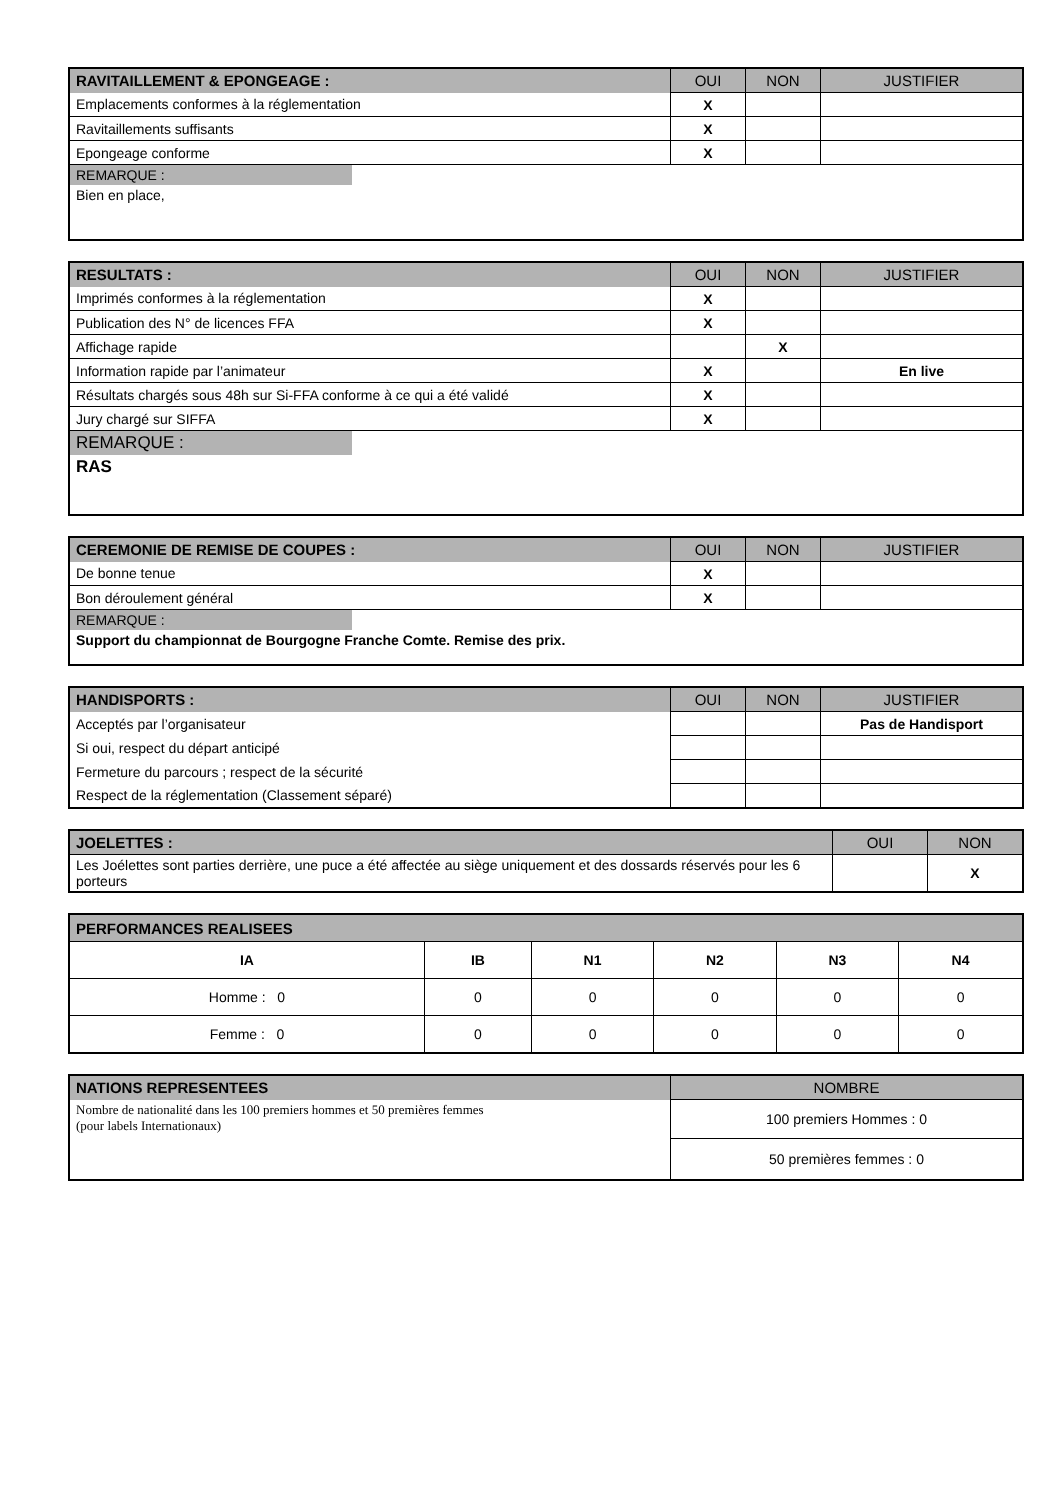| RAVITAILLEMENT & EPONGEAGE : | OUI | NON | JUSTIFIER |
| --- | --- | --- | --- |
| Emplacements conformes à la réglementation | X | | |
| Ravitaillements suffisants | X | | |
| Epongeage conforme | X | | |
| REMARQUE : | | | |
| Bien en place, | | | |
| RESULTATS : | OUI | NON | JUSTIFIER |
| --- | --- | --- | --- |
| Imprimés conformes à la réglementation | X | | |
| Publication des N° de licences FFA | X | | |
| Affichage rapide | | X | |
| Information rapide par l’animateur | X | | En live |
| Résultats chargés sous 48h sur Si-FFA conforme à ce qui a été validé | X | | |
| Jury chargé sur SIFFA | X | | |
| REMARQUE : | | | |
| RAS | | | |
| CEREMONIE DE REMISE DE COUPES : | OUI | NON | JUSTIFIER |
| --- | --- | --- | --- |
| De bonne tenue | X | | |
| Bon déroulement général | X | | |
| REMARQUE : | | | |
| Support du championnat de Bourgogne Franche Comte. Remise des prix. | | | |
| HANDISPORTS : | OUI | NON | JUSTIFIER |
| --- | --- | --- | --- |
| Acceptés par l’organisateur | | | Pas de Handisport |
| Si oui, respect du départ anticipé | | | |
| Fermeture du parcours ; respect de la sécurité | | | |
| Respect de la réglementation (Classement séparé) | | | |
| JOELETTES : | OUI | NON |
| --- | --- | --- |
| Les Joélettes sont parties derrière, une puce a été affectée au siège uniquement et des dossards réservés pour les 6 porteurs | | X |
| PERFORMANCES REALISEES | | | | | |
| --- | --- | --- | --- | --- | --- |
| IA | IB | N1 | N2 | N3 | N4 |
| Homme : 0 | 0 | 0 | 0 | 0 | 0 |
| Femme : 0 | 0 | 0 | 0 | 0 | 0 |
| NATIONS REPRESENTEES | NOMBRE |
| --- | --- |
| Nombre de nationalité dans les 100 premiers hommes et 50 premières femmes (pour labels Internationaux) | 100 premiers Hommes : 0 |
| | 50 premières femmes : 0 |